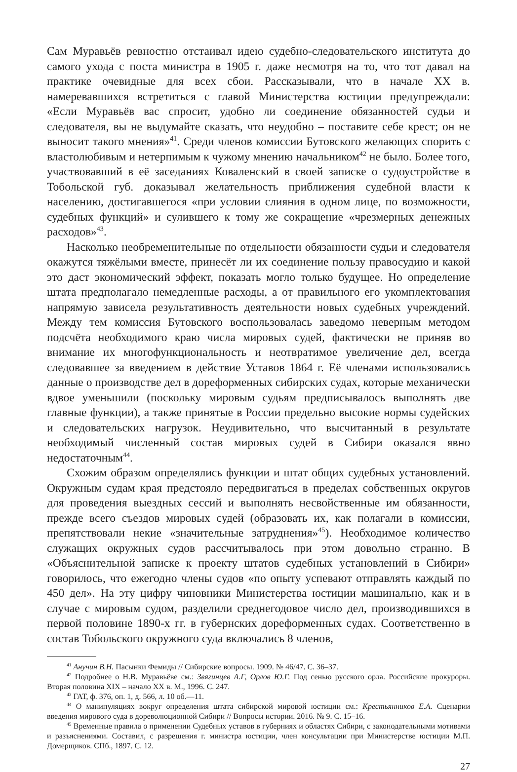Сам Муравьёв ревностно отстаивал идею судебно-следовательского института до самого ухода с поста министра в 1905 г. даже несмотря на то, что тот давал на практике очевидные для всех сбои. Рассказывали, что в начале XX в. намеревавшихся встретиться с главой Министерства юстиции предупреждали: «Если Муравьёв вас спросит, удобно ли соединение обязанностей судьи и следователя, вы не выдумайте сказать, что неудобно – поставите себе крест; он не выносит такого мнения»<sup>41</sup>. Среди членов комиссии Бутовского желающих спорить с властолюбивым и нетерпимым к чужому мнению начальником<sup>42</sup> не было. Более того, участвовавший в её заседаниях Коваленский в своей записке о судоустройстве в Тобольской губ. доказывал желательность приближения судебной власти к населению, достигавшегося «при условии слияния в одном лице, по возможности, судебных функций» и сулившего к тому же сокращение «чрезмерных денежных расходов»<sup>43</sup>.
Насколько необременительные по отдельности обязанности судьи и следователя окажутся тяжёлыми вместе, принесёт ли их соединение пользу правосудию и какой это даст экономический эффект, показать могло только будущее. Но определение штата предполагало немедленные расходы, а от правильного его укомплектования напрямую зависела результативность деятельности новых судебных учреждений. Между тем комиссия Бутовского воспользовалась заведомо неверным методом подсчёта необходимого краю числа мировых судей, фактически не приняв во внимание их многофункциональность и неотвратимое увеличение дел, всегда следовавшее за введением в действие Уставов 1864 г. Её членами использовались данные о производстве дел в дореформенных сибирских судах, которые механически вдвое уменьшили (поскольку мировым судьям предписывалось выполнять две главные функции), а также принятые в России предельно высокие нормы судейских и следовательских нагрузок. Неудивительно, что высчитанный в результате необходимый численный состав мировых судей в Сибири оказался явно недостаточным<sup>44</sup>.
Схожим образом определялись функции и штат общих судебных установлений. Окружным судам края предстояло передвигаться в пределах собственных округов для проведения выездных сессий и выполнять несвойственные им обязанности, прежде всего съездов мировых судей (образовать их, как полагали в комиссии, препятствовали некие «значительные затруднения»<sup>45</sup>). Необходимое количество служащих окружных судов рассчитывалось при этом довольно странно. В «Объяснительной записке к проекту штатов судебных установлений в Сибири» говорилось, что ежегодно члены судов «по опыту успевают отправлять каждый по 450 дел». На эту цифру чиновники Министерства юстиции машинально, как и в случае с мировым судом, разделили среднегодовое число дел, производившихся в первой половине 1890-х гг. в губернских дореформенных судах. Соответственно в состав Тобольского окружного суда включались 8 членов,
<sup>41</sup> Анучин В.Н. Пасынки Фемиды // Сибирские вопросы. 1909. № 46/47. С. 36–37.
<sup>42</sup> Подробнее о Н.В. Муравьёве см.: Звягинцев А.Г, Орлов Ю.Г. Под сенью русского орла. Российские прокуроры. Вторая половина XIX – начало XX в. М., 1996. С. 247.
<sup>43</sup> ГАТ, ф. 376, оп. 1, д. 566, л. 10 об.—11.
<sup>44</sup> О манипуляциях вокруг определения штата сибирской мировой юстиции см.: Крестьянников Е.А. Сценарии введения мирового суда в дореволюционной Сибири // Вопросы истории. 2016. № 9. С. 15–16.
<sup>45</sup> Временные правила о применении Судебных уставов в губерниях и областях Сибири, с законодательными мотивами и разъяснениями. Составил, с разрешения г. министра юстиции, член консультации при Министерстве юстиции М.П. Домерщиков. СПб., 1897. С. 12.
27